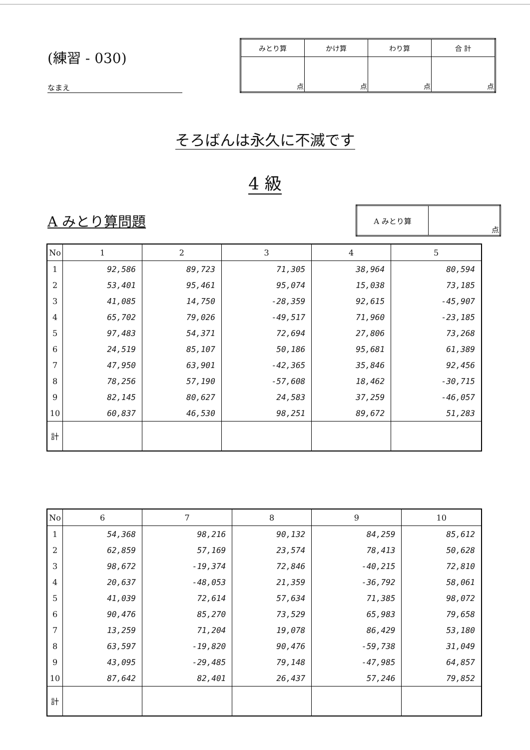(練習 - 030)
なまえ
| みとり算 | かけ算 | わり算 | 合 計 |
| 点 | 点 | 点 | 点 |
そろばんは永久に不滅です
4 級
A みとり算問題
| A みとり算 | 点 |
| No | 1 | 2 | 3 | 4 | 5 |
| --- | --- | --- | --- | --- | --- |
| 1 | 92,586 | 89,723 | 71,305 | 38,964 | 80,594 |
| 2 | 53,401 | 95,461 | 95,074 | 15,038 | 73,185 |
| 3 | 41,085 | 14,750 | -28,359 | 92,615 | -45,907 |
| 4 | 65,702 | 79,026 | -49,517 | 71,960 | -23,185 |
| 5 | 97,483 | 54,371 | 72,694 | 27,806 | 73,268 |
| 6 | 24,519 | 85,107 | 50,186 | 95,681 | 61,389 |
| 7 | 47,950 | 63,901 | -42,365 | 35,846 | 92,456 |
| 8 | 78,256 | 57,190 | -57,608 | 18,462 | -30,715 |
| 9 | 82,145 | 80,627 | 24,583 | 37,259 | -46,057 |
| 10 | 60,837 | 46,530 | 98,251 | 89,672 | 51,283 |
| 計 | | | | | |
| No | 6 | 7 | 8 | 9 | 10 |
| --- | --- | --- | --- | --- | --- |
| 1 | 54,368 | 98,216 | 90,132 | 84,259 | 85,612 |
| 2 | 62,859 | 57,169 | 23,574 | 78,413 | 50,628 |
| 3 | 98,672 | -19,374 | 72,846 | -40,215 | 72,810 |
| 4 | 20,637 | -48,053 | 21,359 | -36,792 | 58,061 |
| 5 | 41,039 | 72,614 | 57,634 | 71,385 | 98,072 |
| 6 | 90,476 | 85,270 | 73,529 | 65,983 | 79,658 |
| 7 | 13,259 | 71,204 | 19,078 | 86,429 | 53,180 |
| 8 | 63,597 | -19,820 | 90,476 | -59,738 | 31,049 |
| 9 | 43,095 | -29,485 | 79,148 | -47,985 | 64,857 |
| 10 | 87,642 | 82,401 | 26,437 | 57,246 | 79,852 |
| 計 | | | | | |